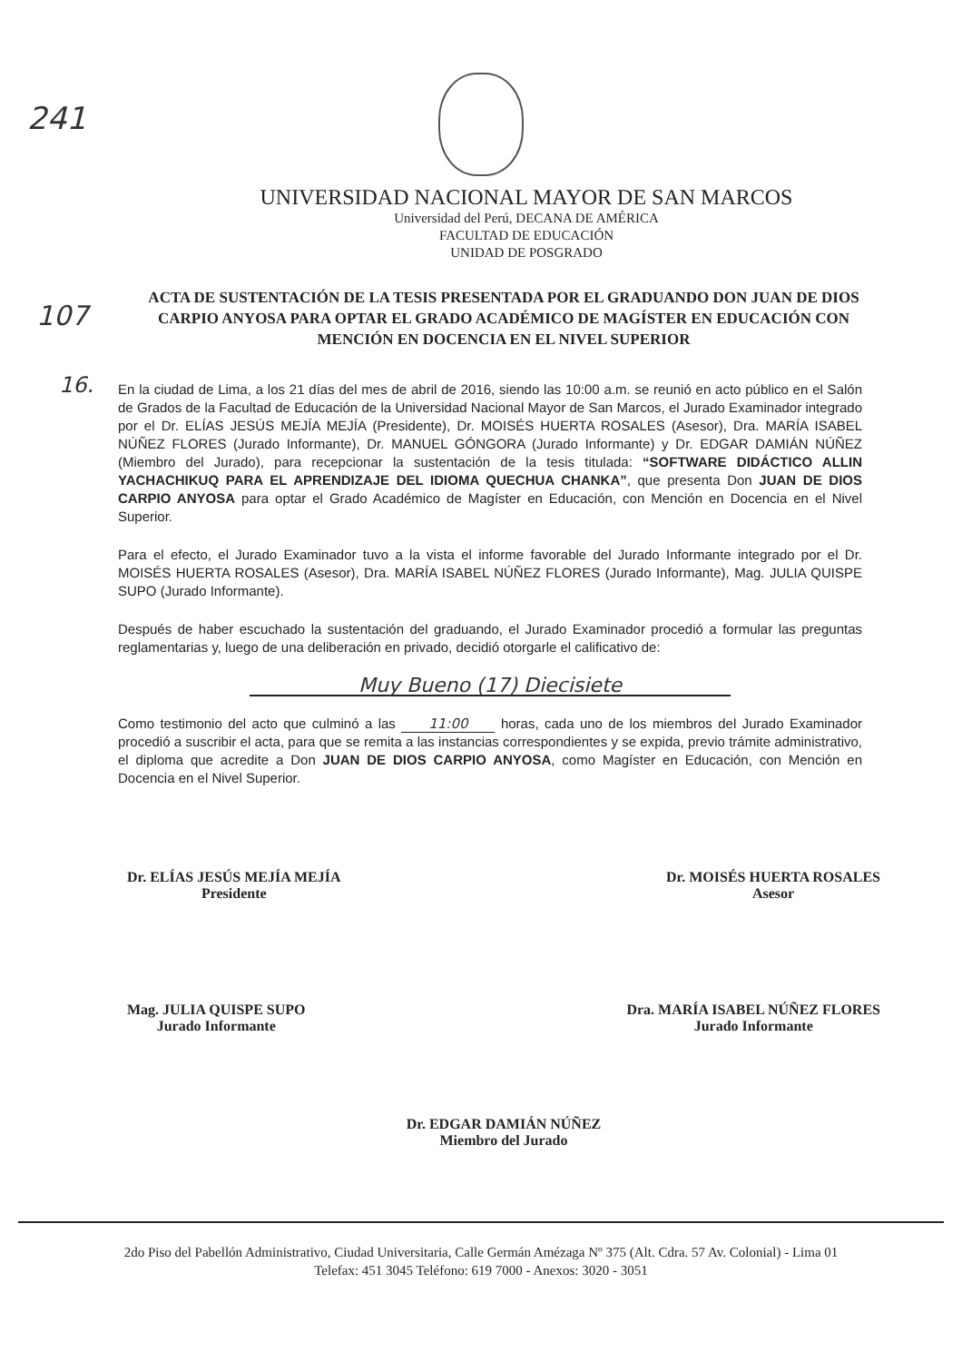241
107
16.
UNIVERSIDAD NACIONAL MAYOR DE SAN MARCOS
Universidad del Perú, DECANA DE AMÉRICA
FACULTAD DE EDUCACIÓN
UNIDAD DE POSGRADO
ACTA DE SUSTENTACIÓN DE LA TESIS PRESENTADA POR EL GRADUANDO DON JUAN DE DIOS CARPIO ANYOSA PARA OPTAR EL GRADO ACADÉMICO DE MAGÍSTER EN EDUCACIÓN CON MENCIÓN EN DOCENCIA EN EL NIVEL SUPERIOR
En la ciudad de Lima, a los 21 días del mes de abril de 2016, siendo las 10:00 a.m. se reunió en acto público en el Salón de Grados de la Facultad de Educación de la Universidad Nacional Mayor de San Marcos, el Jurado Examinador integrado por el Dr. ELÍAS JESÚS MEJÍA MEJÍA (Presidente), Dr. MOISÉS HUERTA ROSALES (Asesor), Dra. MARÍA ISABEL NÚÑEZ FLORES (Jurado Informante), Dr. MANUEL GÓNGORA (Jurado Informante) y Dr. EDGAR DAMIÁN NÚÑEZ (Miembro del Jurado), para recepcionar la sustentación de la tesis titulada: “SOFTWARE DIDÁCTICO ALLIN YACHACHIKUQ PARA EL APRENDIZAJE DEL IDIOMA QUECHUA CHANKA”, que presenta Don JUAN DE DIOS CARPIO ANYOSA para optar el Grado Académico de Magíster en Educación, con Mención en Docencia en el Nivel Superior.
Para el efecto, el Jurado Examinador tuvo a la vista el informe favorable del Jurado Informante integrado por el Dr. MOISÉS HUERTA ROSALES (Asesor), Dra. MARÍA ISABEL NÚÑEZ FLORES (Jurado Informante), Mag. JULIA QUISPE SUPO (Jurado Informante).
Después de haber escuchado la sustentación del graduando, el Jurado Examinador procedió a formular las preguntas reglamentarias y, luego de una deliberación en privado, decidió otorgarle el calificativo de:
Muy Bueno (17) Diecisiete
Como testimonio del acto que culminó a las 11:00 horas, cada uno de los miembros del Jurado Examinador procedió a suscribir el acta, para que se remita a las instancias correspondientes y se expida, previo trámite administrativo, el diploma que acredite a Don JUAN DE DIOS CARPIO ANYOSA, como Magíster en Educación, con Mención en Docencia en el Nivel Superior.
Dr. ELÍAS JESÚS MEJÍA MEJÍA
Presidente
Dr. MOISÉS HUERTA ROSALES
Asesor
Mag. JULIA QUISPE SUPO
Jurado Informante
Dra. MARÍA ISABEL NÚÑEZ FLORES
Jurado Informante
Dr. EDGAR DAMIÁN NÚÑEZ
Miembro del Jurado
2do Piso del Pabellón Administrativo, Ciudad Universitaria, Calle Germán Amézaga Nº 375 (Alt. Cdra. 57 Av. Colonial) - Lima 01
Telefax: 451 3045 Teléfono: 619 7000 - Anexos: 3020 - 3051